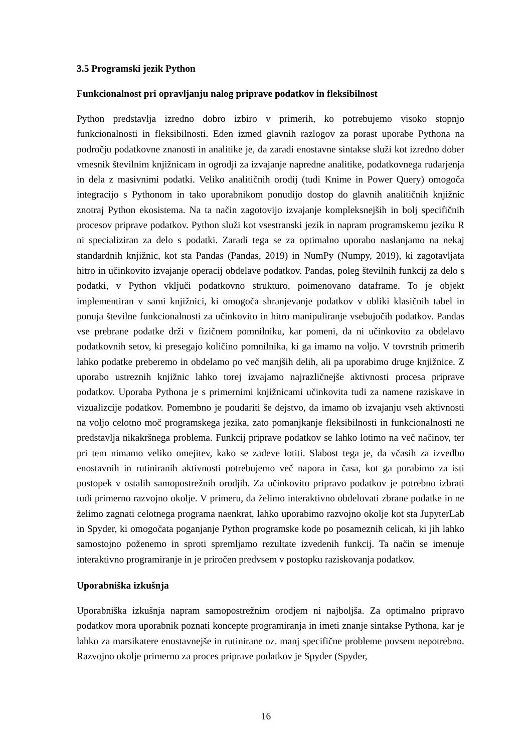3.5 Programski jezik Python
Funkcionalnost pri opravljanju nalog priprave podatkov in fleksibilnost
Python predstavlja izredno dobro izbiro v primerih, ko potrebujemo visoko stopnjo funkcionalnosti in fleksibilnosti. Eden izmed glavnih razlogov za porast uporabe Pythona na področju podatkovne znanosti in analitike je, da zaradi enostavne sintakse služi kot izredno dober vmesnik številnim knjižnicam in ogrodji za izvajanje napredne analitike, podatkovnega rudarjenja in dela z masivnimi podatki. Veliko analitičnih orodij (tudi Knime in Power Query) omogoča integracijo s Pythonom in tako uporabnikom ponudijo dostop do glavnih analitičnih knjižnic znotraj Python ekosistema. Na ta način zagotovijo izvajanje kompleksnejših in bolj specifičnih procesov priprave podatkov. Python služi kot vsestranski jezik in napram programskemu jeziku R ni specializiran za delo s podatki. Zaradi tega se za optimalno uporabo naslanjamo na nekaj standardnih knjižnic, kot sta Pandas (Pandas, 2019) in NumPy (Numpy, 2019), ki zagotavljata hitro in učinkovito izvajanje operacij obdelave podatkov. Pandas, poleg številnih funkcij za delo s podatki, v Python vključi podatkovno strukturo, poimenovano dataframe. To je objekt implementiran v sami knjižnici, ki omogoča shranjevanje podatkov v obliki klasičnih tabel in ponuja številne funkcionalnosti za učinkovito in hitro manipuliranje vsebujočih podatkov. Pandas vse prebrane podatke drži v fizičnem pomnilniku, kar pomeni, da ni učinkovito za obdelavo podatkovnih setov, ki presegajo količino pomnilnika, ki ga imamo na voljo. V tovrstnih primerih lahko podatke preberemo in obdelamo po več manjših delih, ali pa uporabimo druge knjižnice. Z uporabo ustreznih knjižnic lahko torej izvajamo najrazličnejše aktivnosti procesa priprave podatkov. Uporaba Pythona je s primernimi knjižnicami učinkovita tudi za namene raziskave in vizualizcije podatkov. Pomembno je poudariti še dejstvo, da imamo ob izvajanju vseh aktivnosti na voljo celotno moč programskega jezika, zato pomanjkanje fleksibilnosti in funkcionalnosti ne predstavlja nikakršnega problema. Funkcij priprave podatkov se lahko lotimo na več načinov, ter pri tem nimamo veliko omejitev, kako se zadeve lotiti. Slabost tega je, da včasih za izvedbo enostavnih in rutiniranih aktivnosti potrebujemo več napora in časa, kot ga porabimo za isti postopek v ostalih samopostrežnih orodjih. Za učinkovito pripravo podatkov je potrebno izbrati tudi primerno razvojno okolje. V primeru, da želimo interaktivno obdelovati zbrane podatke in ne želimo zagnati celotnega programa naenkrat, lahko uporabimo razvojno okolje kot sta JupyterLab in Spyder, ki omogočata poganjanje Python programske kode po posameznih celicah, ki jih lahko samostojno poženemo in sproti spremljamo rezultate izvedenih funkcij. Ta način se imenuje interaktivno programiranje in je priročen predvsem v postopku raziskovanja podatkov.
Uporabniška izkušnja
Uporabniška izkušnja napram samopostrežnim orodjem ni najboljša. Za optimalno pripravo podatkov mora uporabnik poznati koncepte programiranja in imeti znanje sintakse Pythona, kar je lahko za marsikatere enostavnejše in rutinirane oz. manj specifične probleme povsem nepotrebno. Razvojno okolje primerno za proces priprave podatkov je Spyder (Spyder,
16